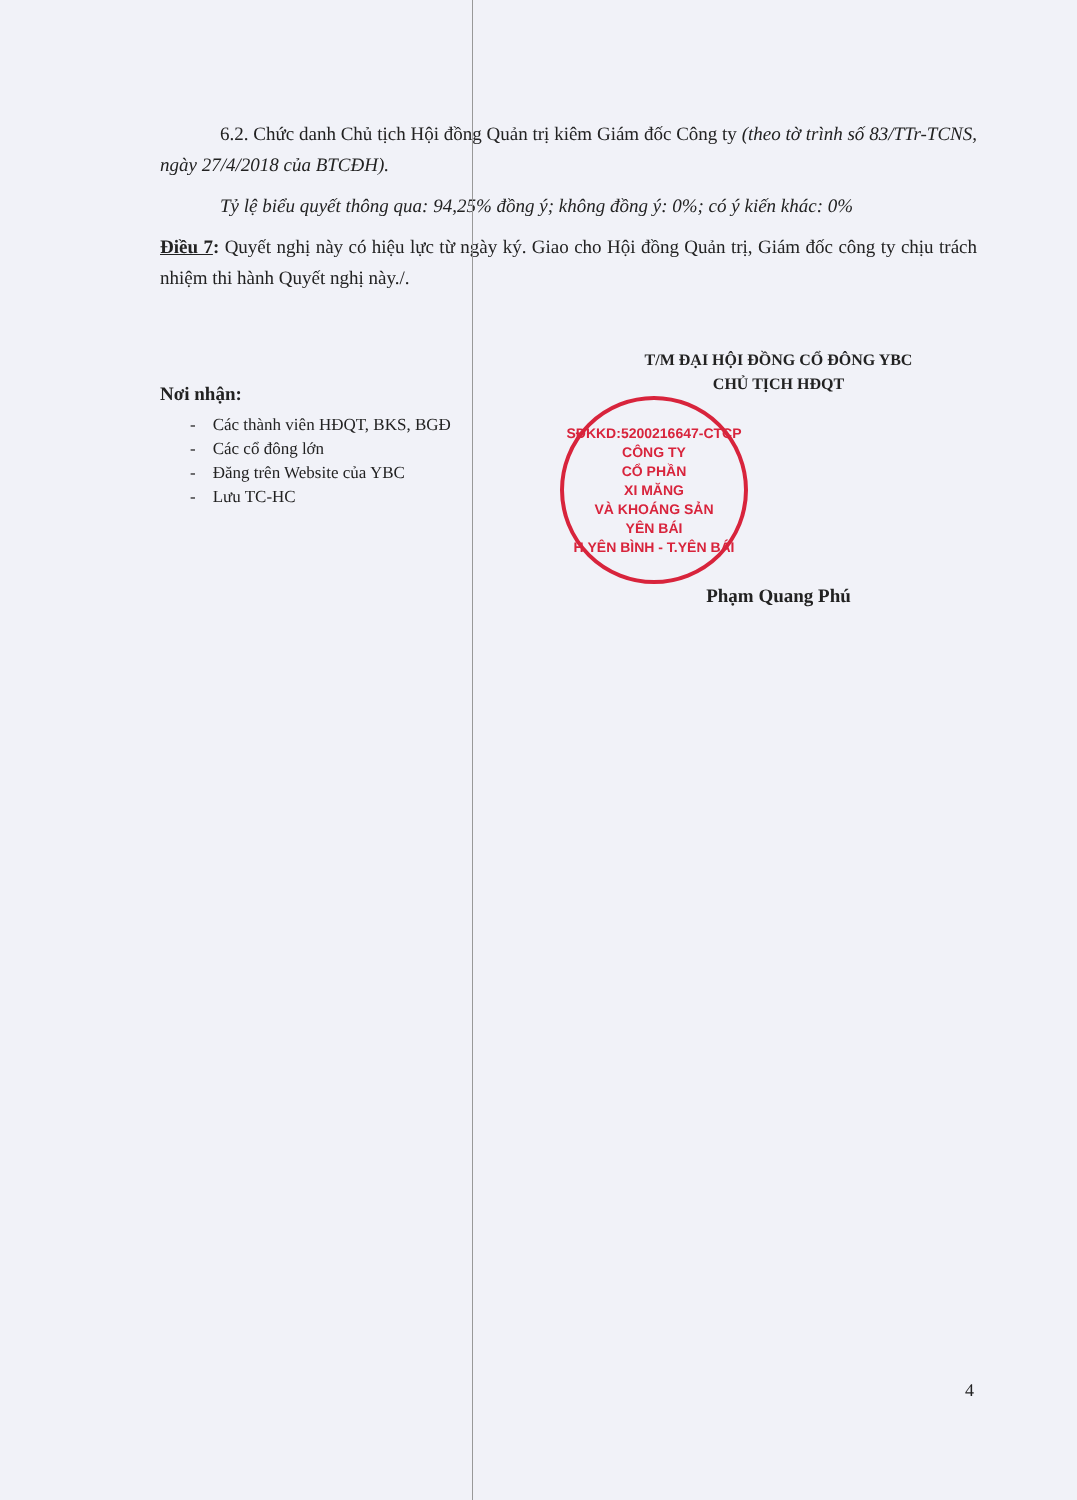6.2. Chức danh Chủ tịch Hội đồng Quản trị kiêm Giám đốc Công ty (theo tờ trình số 83/TTr-TCNS, ngày 27/4/2018 của BTCĐH).
Tỷ lệ biểu quyết thông qua: 94,25% đồng ý; không đồng ý: 0%; có ý kiến khác: 0%
Điều 7: Quyết nghị này có hiệu lực từ ngày ký. Giao cho Hội đồng Quản trị, Giám đốc công ty chịu trách nhiệm thi hành Quyết nghị này./.
Nơi nhận:
- Các thành viên HĐQT, BKS, BGĐ
- Các cổ đông lớn
- Đăng trên Website của YBC
- Lưu TC-HC
T/M ĐẠI HỘI ĐỒNG CỔ ĐÔNG YBC
CHỦ TỊCH HĐQT
SĐKKD:5200216647-CTCP
CÔNG TY
CỔ PHẦN
XI MĂNG
VÀ KHOÁNG SẢN
YÊN BÁI
H.YÊN BÌNH - T.YÊN BÁI
Phạm Quang Phú
4